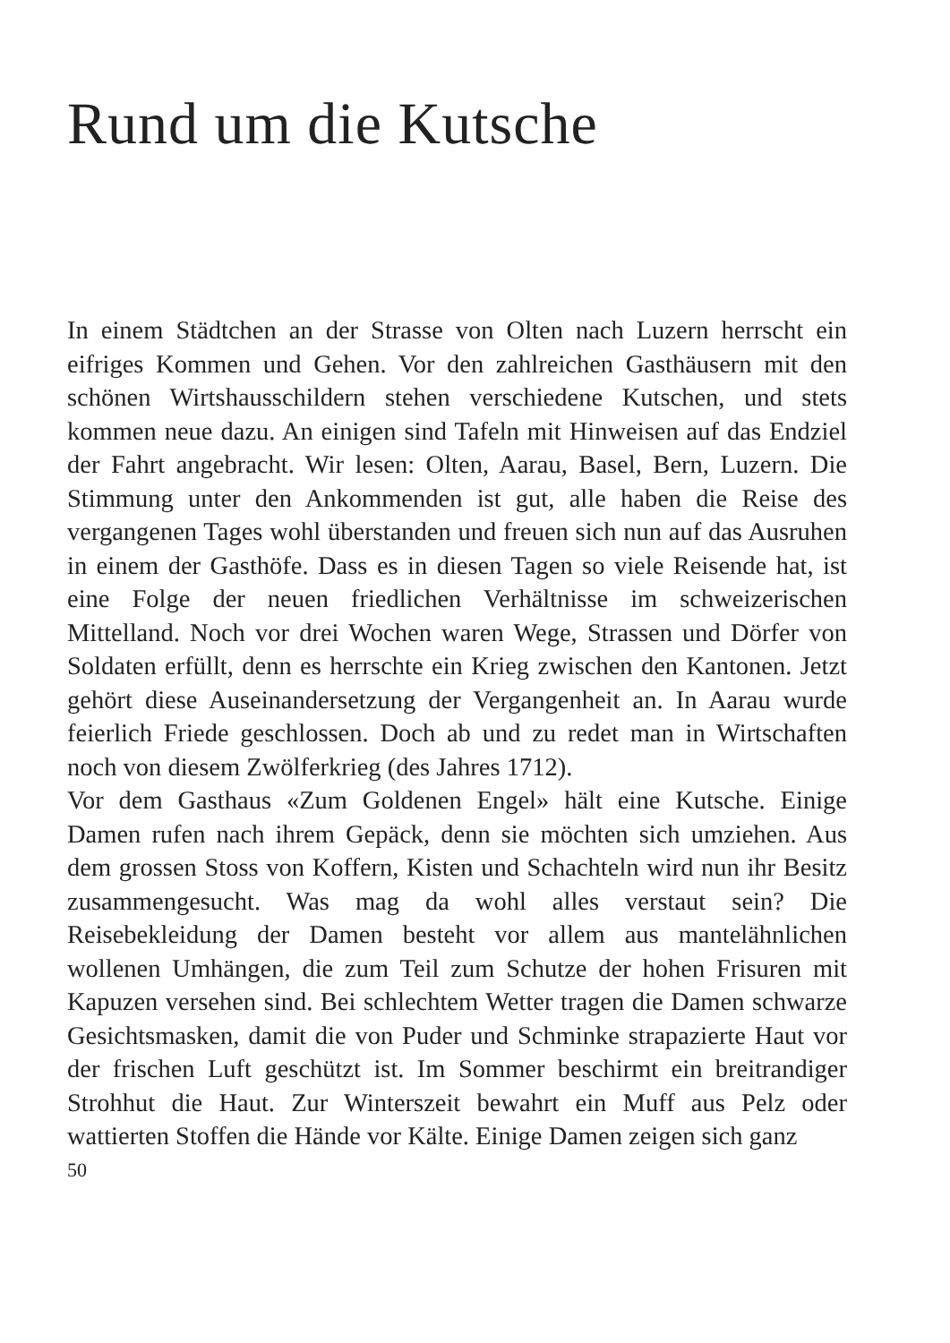Rund um die Kutsche
In einem Städtchen an der Strasse von Olten nach Luzern herrscht ein eifriges Kommen und Gehen. Vor den zahlreichen Gasthäusern mit den schönen Wirtshausschildern stehen verschiedene Kutschen, und stets kommen neue dazu. An einigen sind Tafeln mit Hinweisen auf das Endziel der Fahrt angebracht. Wir lesen: Olten, Aarau, Basel, Bern, Luzern. Die Stimmung unter den Ankommenden ist gut, alle haben die Reise des vergangenen Tages wohl überstanden und freuen sich nun auf das Ausruhen in einem der Gasthöfe. Dass es in diesen Tagen so viele Reisende hat, ist eine Folge der neuen friedlichen Verhältnisse im schweizerischen Mittelland. Noch vor drei Wochen waren Wege, Strassen und Dörfer von Soldaten erfüllt, denn es herrschte ein Krieg zwischen den Kantonen. Jetzt gehört diese Auseinandersetzung der Vergangenheit an. In Aarau wurde feierlich Friede geschlossen. Doch ab und zu redet man in Wirtschaften noch von diesem Zwölferkrieg (des Jahres 1712).
Vor dem Gasthaus «Zum Goldenen Engel» hält eine Kutsche. Einige Damen rufen nach ihrem Gepäck, denn sie möchten sich umziehen. Aus dem grossen Stoss von Koffern, Kisten und Schachteln wird nun ihr Besitz zusammengesucht. Was mag da wohl alles verstaut sein? Die Reisebekleidung der Damen besteht vor allem aus mantelähnlichen wollenen Umhängen, die zum Teil zum Schutze der hohen Frisuren mit Kapuzen versehen sind. Bei schlechtem Wetter tragen die Damen schwarze Gesichtsmasken, damit die von Puder und Schminke strapazierte Haut vor der frischen Luft geschützt ist. Im Sommer beschirmt ein breitrandiger Strohhut die Haut. Zur Winterszeit bewahrt ein Muff aus Pelz oder wattierten Stoffen die Hände vor Kälte. Einige Damen zeigen sich ganz
50